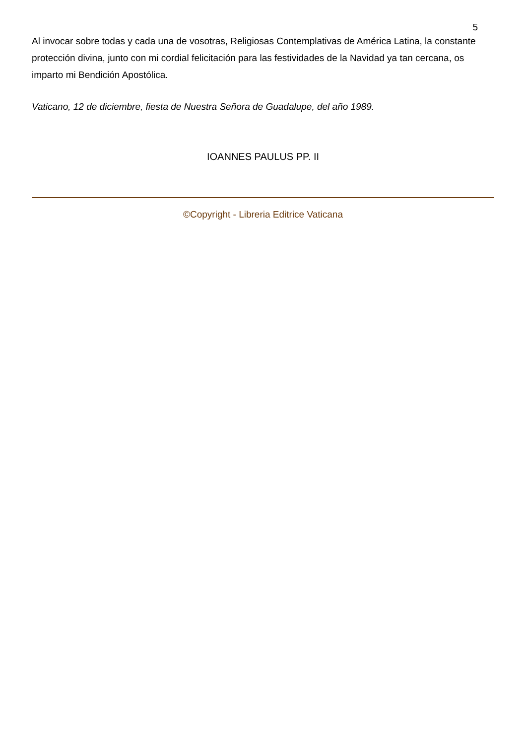5
Al invocar sobre todas y cada una de vosotras, Religiosas Contemplativas de América Latina, la constante protección divina, junto con mi cordial felicitación para las festividades de la Navidad ya tan cercana, os imparto mi Bendición Apostólica.
Vaticano, 12 de diciembre, fiesta de Nuestra Señora de Guadalupe, del año 1989.
IOANNES PAULUS PP. II
©Copyright - Libreria Editrice Vaticana